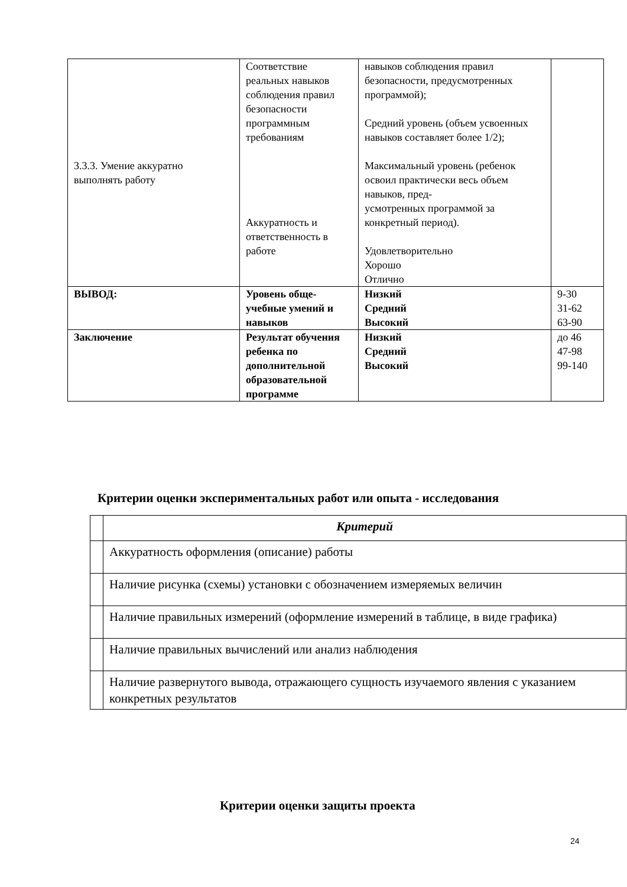| 3.3.3. Умение аккуратно выполнять работу | Соответствие реальных навыков соблюдения правил безопасности программным требованиям Аккуратность и ответственность в работе | навыков соблюдения правил безопасности, предусмотренных программой); Средний уровень (объем усвоенных навыков составляет более 1/2); Максимальный уровень (ребенок освоил практически весь объем навыков, пред- усмотренных программой за конкретный период). Удовлетворительно Хорошо Отлично | |
| ВЫВОД: | Уровень обще-учебные умений и навыков | Низкий Средний Высокий | 9-30 31-62 63-90 |
| Заключение | Результат обучения ребенка по дополнительной образовательной программе | Низкий Средний Высокий | до 46 47-98 99-140 |
Критерии оценки экспериментальных работ или опыта - исследования
| | Критерий |
| --- | --- |
| | Аккуратность оформления (описание) работы |
| | Наличие рисунка (схемы) установки с обозначением измеряемых величин |
| | Наличие правильных измерений (оформление измерений в таблице, в виде графика) |
| | Наличие правильных вычислений или анализ наблюдения |
| | Наличие развернутого вывода, отражающего сущность изучаемого явления с указанием конкретных результатов |
Критерии оценки защиты проекта
24